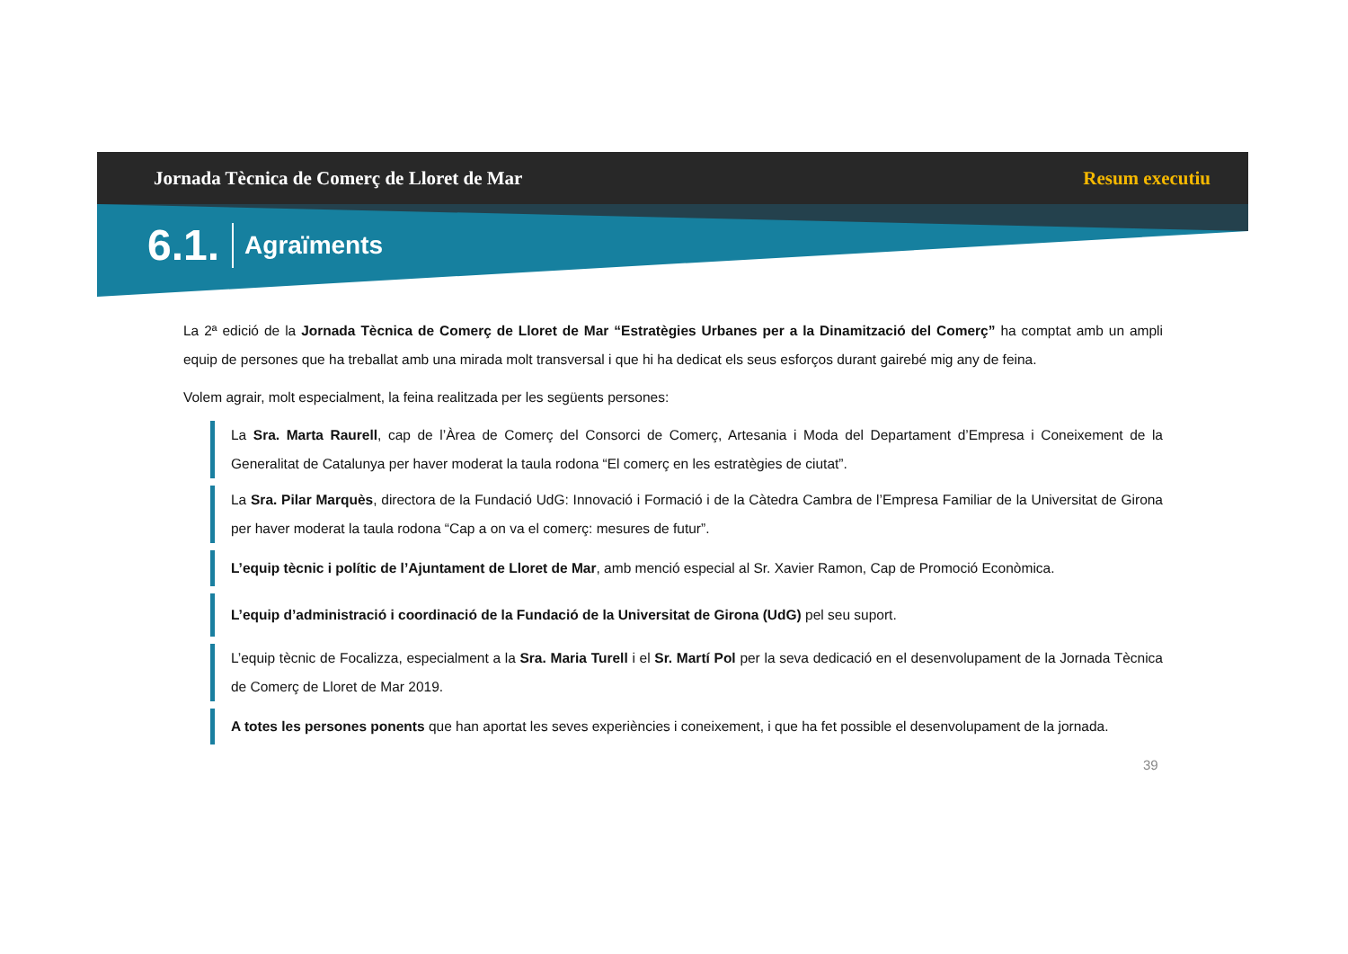Jornada Tècnica de Comerç de Lloret de Mar Resum executiu
6.1. Agraïments
La 2ª edició de la Jornada Tècnica de Comerç de Lloret de Mar “Estratègies Urbanes per a la Dinamització del Comerç” ha comptat amb un ampli equip de persones que ha treballat amb una mirada molt transversal i que hi ha dedicat els seus esforços durant gairebé mig any de feina.
Volem agrair, molt especialment, la feina realitzada per les següents persones:
La Sra. Marta Raurell, cap de l’Àrea de Comerç del Consorci de Comerç, Artesania i Moda del Departament d’Empresa i Coneixement de la Generalitat de Catalunya per haver moderat la taula rodona “El comerç en les estratègies de ciutat”.
La Sra. Pilar Marquès, directora de la Fundació UdG: Innovació i Formació i de la Càtedra Cambra de l’Empresa Familiar de la Universitat de Girona per haver moderat la taula rodona “Cap a on va el comerç: mesures de futur”.
L’equip tècnic i polític de l’Ajuntament de Lloret de Mar, amb menció especial al Sr. Xavier Ramon, Cap de Promoció Econòmica.
L’equip d’administració i coordinació de la Fundació de la Universitat de Girona (UdG) pel seu suport.
L’equip tècnic de Focalizza, especialment a la Sra. Maria Turell i el Sr. Martí Pol per la seva dedicació en el desenvolupament de la Jornada Tècnica de Comerç de Lloret de Mar 2019.
A totes les persones ponents que han aportat les seves experiències i coneixement, i que ha fet possible el desenvolupament de la jornada.
39